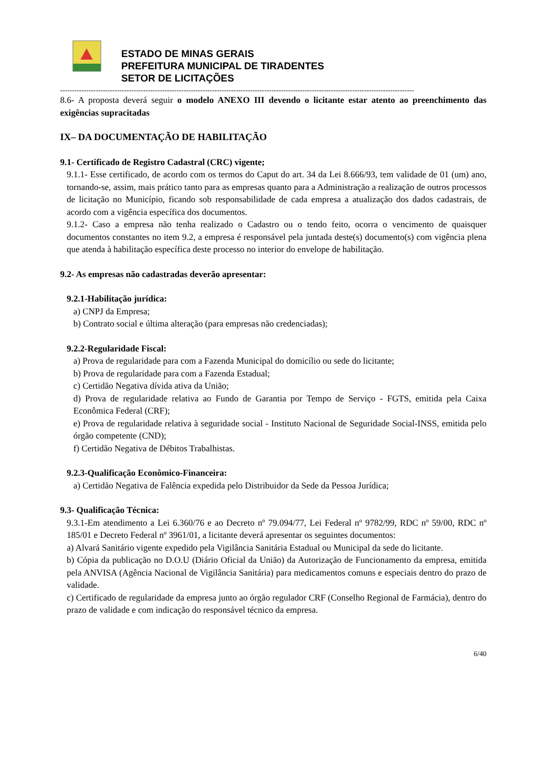ESTADO DE MINAS GERAIS
PREFEITURA MUNICIPAL DE TIRADENTES
SETOR DE LICITAÇÕES
-----------------------------------------------------------------------------------------------------------------------------------------------------
8.6- A proposta deverá seguir o modelo ANEXO III devendo o licitante estar atento ao preenchimento das exigências supracitadas
IX– DA DOCUMENTAÇÃO DE HABILITAÇÃO
9.1- Certificado de Registro Cadastral (CRC) vigente;
9.1.1- Esse certificado, de acordo com os termos do Caput do art. 34 da Lei 8.666/93, tem validade de 01 (um) ano, tornando-se, assim, mais prático tanto para as empresas quanto para a Administração a realização de outros processos de licitação no Município, ficando sob responsabilidade de cada empresa a atualização dos dados cadastrais, de acordo com a vigência específica dos documentos.
9.1.2- Caso a empresa não tenha realizado o Cadastro ou o tendo feito, ocorra o vencimento de quaisquer documentos constantes no item 9.2, a empresa é responsável pela juntada deste(s) documento(s) com vigência plena que atenda à habilitação específica deste processo no interior do envelope de habilitação.
9.2- As empresas não cadastradas deverão apresentar:
9.2.1-Habilitação jurídica:
a) CNPJ da Empresa;
b) Contrato social e última alteração (para empresas não credenciadas);
9.2.2-Regularidade Fiscal:
a) Prova de regularidade para com a Fazenda Municipal do domicílio ou sede do licitante;
b) Prova de regularidade para com a Fazenda Estadual;
c) Certidão Negativa dívida ativa da União;
d) Prova de regularidade relativa ao Fundo de Garantia por Tempo de Serviço - FGTS, emitida pela Caixa Econômica Federal (CRF);
e) Prova de regularidade relativa à seguridade social - Instituto Nacional de Seguridade Social-INSS, emitida pelo órgão competente (CND);
f) Certidão Negativa de Débitos Trabalhistas.
9.2.3-Qualificação Econômico-Financeira:
a) Certidão Negativa de Falência expedida pelo Distribuidor da Sede da Pessoa Jurídica;
9.3- Qualificação Técnica:
9.3.1-Em atendimento a Lei 6.360/76 e ao Decreto nº 79.094/77, Lei Federal nº 9782/99, RDC nº 59/00, RDC nº 185/01 e Decreto Federal nº 3961/01, a licitante deverá apresentar os seguintes documentos:
a) Alvará Sanitário vigente expedido pela Vigilância Sanitária Estadual ou Municipal da sede do licitante.
b) Cópia da publicação no D.O.U (Diário Oficial da União) da Autorização de Funcionamento da empresa, emitida pela ANVISA (Agência Nacional de Vigilância Sanitária) para medicamentos comuns e especiais dentro do prazo de validade.
c) Certificado de regularidade da empresa junto ao órgão regulador CRF (Conselho Regional de Farmácia), dentro do prazo de validade e com indicação do responsável técnico da empresa.
6/40